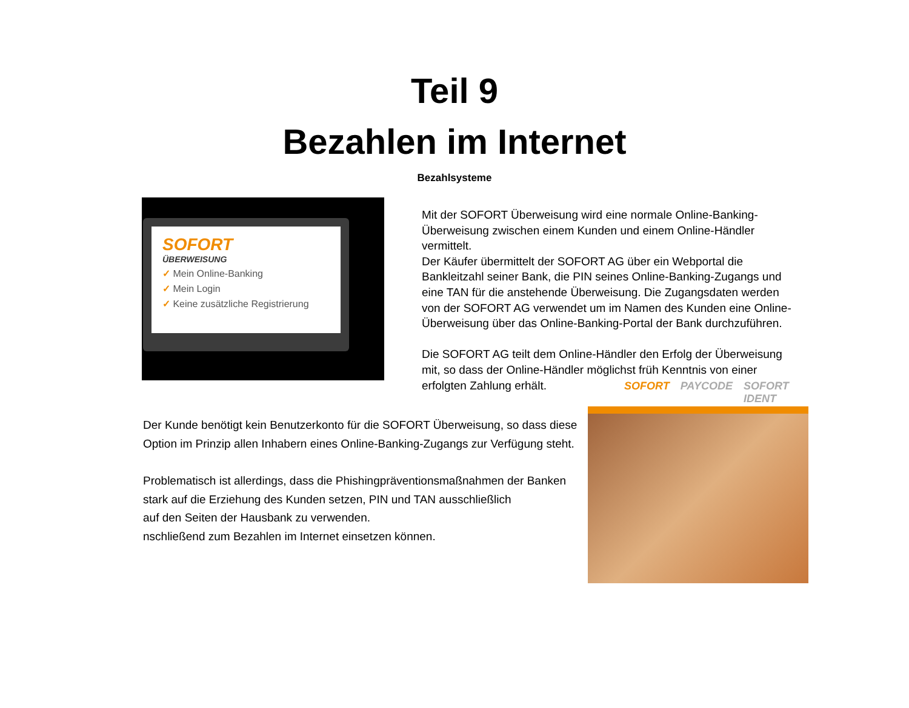Teil 9
Bezahlen im Internet
Bezahlsysteme
SOFORT
ÜBERWEISUNG
✓ Mein Online-Banking
✓ Mein Login
✓ Keine zusätzliche Registrierung
Mit der SOFORT Überweisung wird eine normale Online-Banking-Überweisung zwischen einem Kunden und einem Online-Händler vermittelt.
Der Käufer übermittelt der SOFORT AG über ein Webportal die Bankleitzahl seiner Bank, die PIN seines Online-Banking-Zugangs und eine TAN für die anstehende Überweisung. Die Zugangsdaten werden von der SOFORT AG verwendet um im Namen des Kunden eine Online-Überweisung über das Online-Banking-Portal der Bank durchzuführen.
Die SOFORT AG teilt dem Online-Händler den Erfolg der Überweisung mit, so dass der Online-Händler möglichst früh Kenntnis von einer erfolgten Zahlung erhält.
Der Kunde benötigt kein Benutzerkonto für die SOFORT Überweisung, so dass diese Option im Prinzip allen Inhabern eines Online-Banking-Zugangs zur Verfügung steht.
Problematisch ist allerdings, dass die Phishingpräventionsmaßnahmen der Banken stark auf die Erziehung des Kunden setzen, PIN und TAN ausschließlich
auf den Seiten der Hausbank zu verwenden.
nschließend zum Bezahlen im Internet einsetzen können.
SOFORT PAYCODE SOFORT IDENT